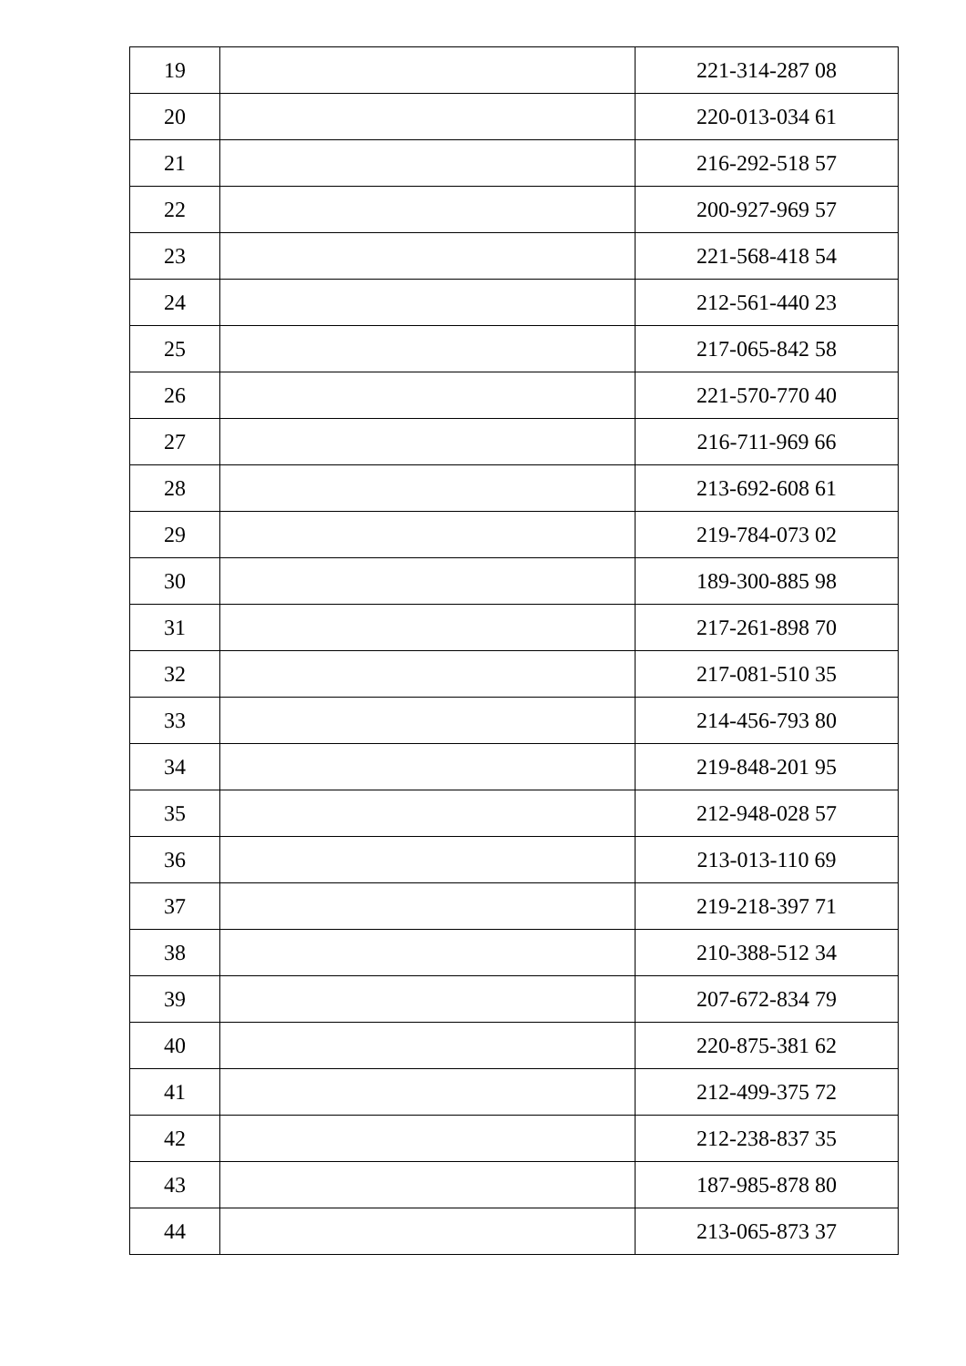| 19 | | 221-314-287 08 |
| 20 | | 220-013-034 61 |
| 21 | | 216-292-518 57 |
| 22 | | 200-927-969 57 |
| 23 | | 221-568-418 54 |
| 24 | | 212-561-440 23 |
| 25 | | 217-065-842 58 |
| 26 | | 221-570-770 40 |
| 27 | | 216-711-969 66 |
| 28 | | 213-692-608 61 |
| 29 | | 219-784-073 02 |
| 30 | | 189-300-885 98 |
| 31 | | 217-261-898 70 |
| 32 | | 217-081-510 35 |
| 33 | | 214-456-793 80 |
| 34 | | 219-848-201 95 |
| 35 | | 212-948-028 57 |
| 36 | | 213-013-110 69 |
| 37 | | 219-218-397 71 |
| 38 | | 210-388-512 34 |
| 39 | | 207-672-834 79 |
| 40 | | 220-875-381 62 |
| 41 | | 212-499-375 72 |
| 42 | | 212-238-837 35 |
| 43 | | 187-985-878 80 |
| 44 | | 213-065-873 37 |